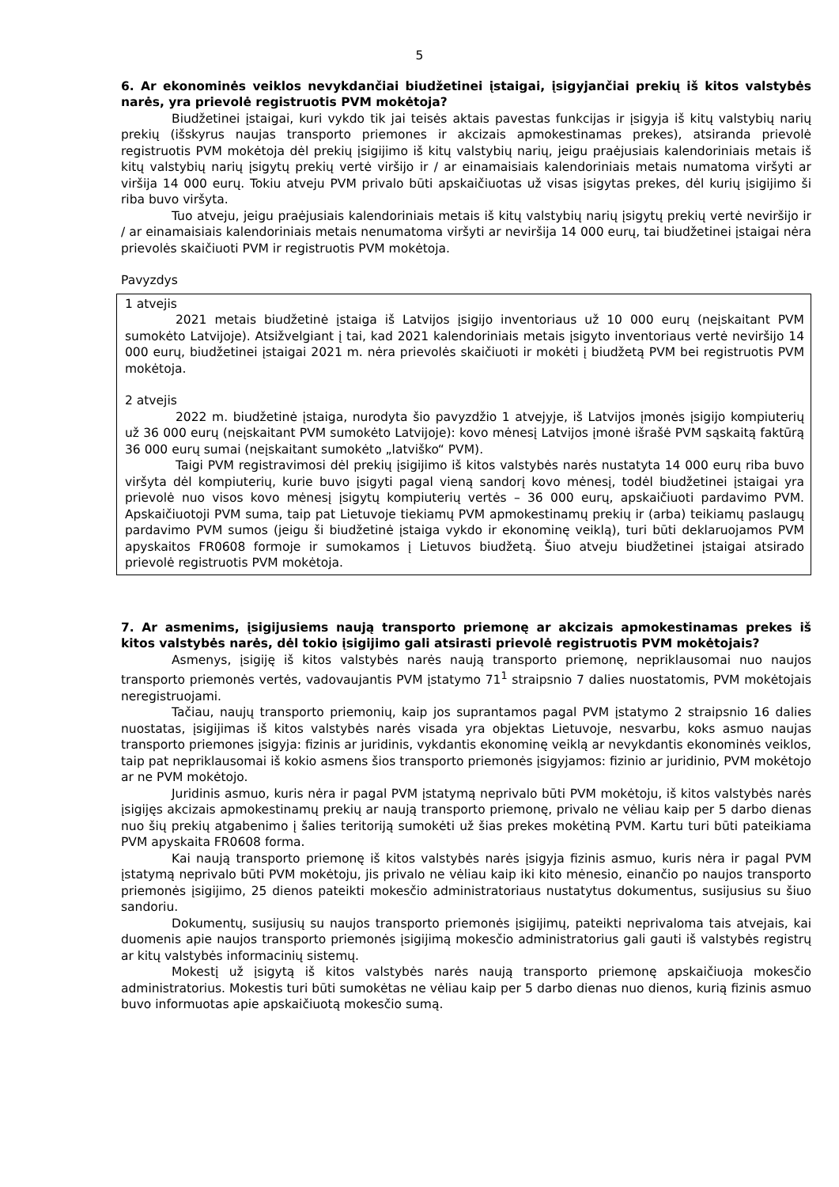5
6. Ar ekonominės veiklos nevykdančiai biudžetinei įstaigai, įsigyjančiai prekių iš kitos valstybės narės, yra prievolė registruotis PVM mokėtoja?
Biudžetinei įstaigai, kuri vykdo tik jai teisės aktais pavestas funkcijas ir įsigyja iš kitų valstybių narių prekių (išskyrus naujas transporto priemones ir akcizais apmokestinamas prekes), atsiranda prievolė registruotis PVM mokėtoja dėl prekių įsigijimo iš kitų valstybių narių, jeigu praėjusiais kalendoriniais metais iš kitų valstybių narių įsigytų prekių vertė viršijo ir / ar einamaisiais kalendoriniais metais numatoma viršyti ar viršija 14 000 eurų. Tokiu atveju PVM privalo būti apskaičiuotas už visas įsigytas prekes, dėl kurių įsigijimo ši riba buvo viršyta.
Tuo atveju, jeigu praėjusiais kalendoriniais metais iš kitų valstybių narių įsigytų prekių vertė neviršijo ir / ar einamaisiais kalendoriniais metais nenumatoma viršyti ar neviršija 14 000 eurų, tai biudžetinei įstaigai nėra prievolės skaičiuoti PVM ir registruotis PVM mokėtoja.
Pavyzdys
1 atvejis
2021 metais biudžetinė įstaiga iš Latvijos įsigijo inventoriaus už 10 000 eurų (neįskaitant PVM sumokėto Latvijoje). Atsižvelgiant į tai, kad 2021 kalendoriniais metais įsigyto inventoriaus vertė neviršijo 14 000 eurų, biudžetinei įstaigai 2021 m. nėra prievolės skaičiuoti ir mokėti į biudžetą PVM bei registruotis PVM mokėtoja.
2 atvejis
2022 m. biudžetinė įstaiga, nurodyta šio pavyzdžio 1 atvejyje, iš Latvijos įmonės įsigijo kompiuterių už 36 000 eurų (neįskaitant PVM sumokėto Latvijoje): kovo mėnesį Latvijos įmonė išrašė PVM sąskaitą faktūrą 36 000 eurų sumai (neįskaitant sumokėto „latviško“ PVM).
Taigi PVM registravimosi dėl prekių įsigijimo iš kitos valstybės narės nustatyta 14 000 eurų riba buvo viršyta dėl kompiuterių, kurie buvo įsigyti pagal vieną sandorį kovo mėnesį, todėl biudžetinei įstaigai yra prievolė nuo visos kovo mėnesį įsigytų kompiuterių vertės – 36 000 eurų, apskaičiuoti pardavimo PVM. Apskaičiuotoji PVM suma, taip pat Lietuvoje tiekiamų PVM apmokestinamų prekių ir (arba) teikiamų paslaugų pardavimo PVM sumos (jeigu ši biudžetinė įstaiga vykdo ir ekonominę veiklą), turi būti deklaruojamos PVM apyskaitos FR0608 formoje ir sumokamos į Lietuvos biudžetą. Šiuo atveju biudžetinei įstaigai atsirado prievolė registruotis PVM mokėtoja.
7. Ar asmenims, įsigijusiems naują transporto priemonę ar akcizais apmokestinamas prekes iš kitos valstybės narės, dėl tokio įsigijimo gali atsirasti prievolė registruotis PVM mokėtojais?
Asmenys, įsigiję iš kitos valstybės narės naują transporto priemonę, nepriklausomai nuo naujos transporto priemonės vertės, vadovaujantis PVM įstatymo 71<sup>1</sup> straipsnio 7 dalies nuostatomis, PVM mokėtojais neregistruojami.
Tačiau, naujų transporto priemonių, kaip jos suprantamos pagal PVM įstatymo 2 straipsnio 16 dalies nuostatas, įsigijimas iš kitos valstybės narės visada yra objektas Lietuvoje, nesvarbu, koks asmuo naujas transporto priemones įsigyja: fizinis ar juridinis, vykdantis ekonominę veiklą ar nevykdantis ekonominės veiklos, taip pat nepriklausomai iš kokio asmens šios transporto priemonės įsigyjamos: fizinio ar juridinio, PVM mokėtojo ar ne PVM mokėtojo.
Juridinis asmuo, kuris nėra ir pagal PVM įstatymą neprivalo būti PVM mokėtoju, iš kitos valstybės narės įsigijęs akcizais apmokestinamų prekių ar naują transporto priemonę, privalo ne vėliau kaip per 5 darbo dienas nuo šių prekių atgabenimo į šalies teritoriją sumokėti už šias prekes mokėtiną PVM. Kartu turi būti pateikiama PVM apyskaita FR0608 forma.
Kai naują transporto priemonę iš kitos valstybės narės įsigyja fizinis asmuo, kuris nėra ir pagal PVM įstatymą neprivalo būti PVM mokėtoju, jis privalo ne vėliau kaip iki kito mėnesio, einančio po naujos transporto priemonės įsigijimo, 25 dienos pateikti mokesčio administratoriaus nustatytus dokumentus, susijusius su šiuo sandoriu.
Dokumentų, susijusių su naujos transporto priemonės įsigijimų, pateikti neprivaloma tais atvejais, kai duomenis apie naujos transporto priemonės įsigijimą mokesčio administratorius gali gauti iš valstybės registrų ar kitų valstybės informacinių sistemų.
Mokestį už įsigytą iš kitos valstybės narės naują transporto priemonę apskaičiuoja mokesčio administratorius. Mokestis turi būti sumokėtas ne vėliau kaip per 5 darbo dienas nuo dienos, kurią fizinis asmuo buvo informuotas apie apskaičiuotą mokesčio sumą.